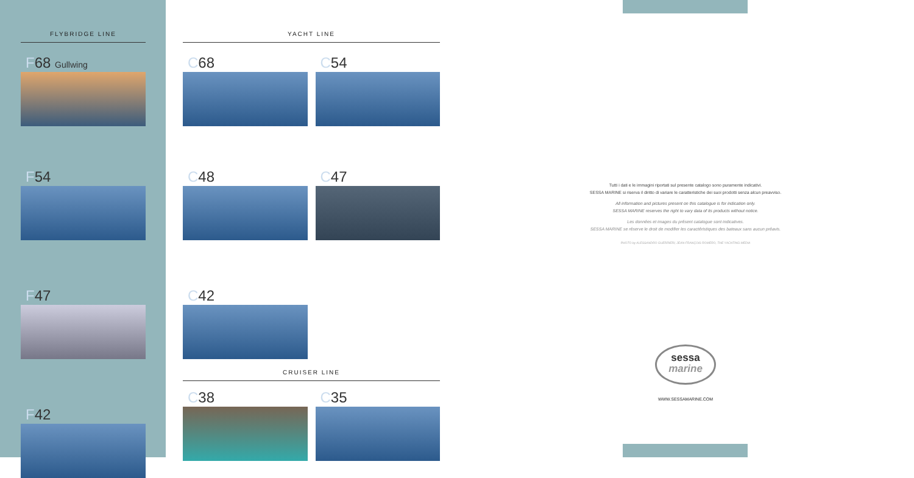FLYBRIDGE LINE
F68 Gullwing
F54
F47
F42
YACHT LINE
C68 C54
C48 C47
C42
CRUISER LINE
C38 C35
Tutti i dati e le immagini riportati sul presente catalogo sono puramente indicativi.
SESSA MARINE si riserva il diritto di variare le caratteristiche dei suoi prodotti senza alcun preavviso.
All information and pictures present on this catalogue is for indication only.
SESSA MARINE reserves the right to vary data of its products without notice.
Les données et images du présent catalogue sont indicatives.
SESSA MARINE se réserve le droit de modifier les caractéristiques des bateaux sans aucun préavis.
PHOTO by ALESSANDRO GUERRIERI, JEAN-FRANÇOIS ROMERO, THE YACHTING MEDIA
sessa
marine
WWW.SESSAMARINE.COM